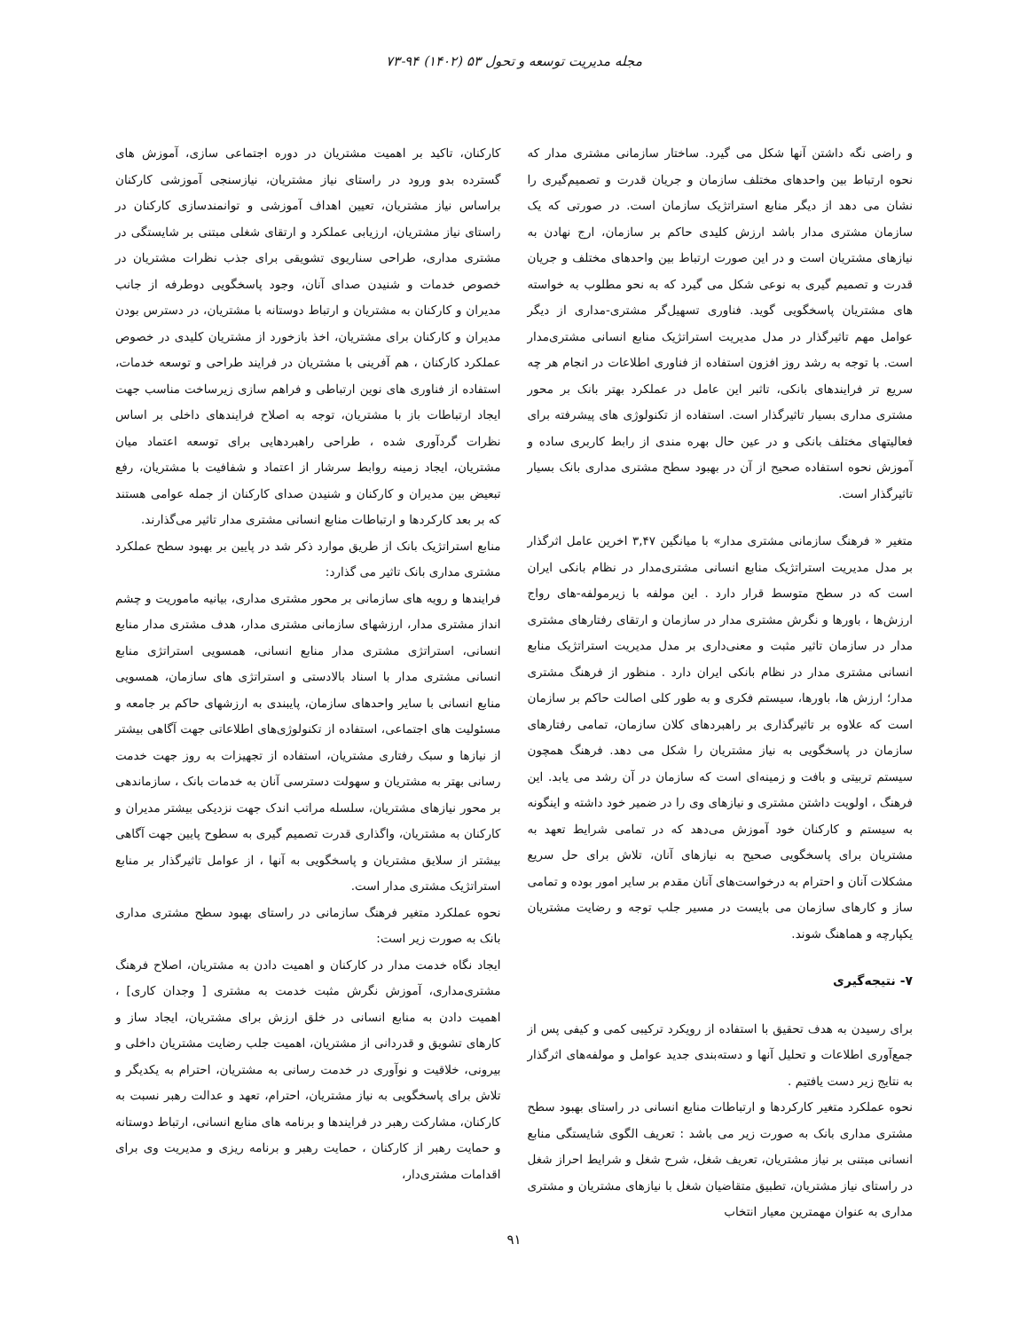مجله مدیریت توسعه و تحول ۵۳ (۱۴۰۲) ۹۴-۷۳
و راضی نگه داشتن آنها شکل می گیرد. ساختار سازمانی مشتری مدار که نحوه ارتباط بین واحدهای مختلف سازمان و جریان قدرت و تصمیم‌گیری را نشان می دهد از دیگر منابع استراتژیک سازمان است. در صورتی که یک سازمان مشتری مدار باشد ارزش کلیدی حاکم بر سازمان، ارج نهادن به نیازهای مشتریان است و در این صورت ارتباط بین واحدهای مختلف و جریان قدرت و تصمیم گیری به نوعی شکل می گیرد که به نحو مطلوب به خواسته های مشتریان پاسخگویی گوید. فناوری تسهیل‌گر مشتری-مداری از دیگر عوامل مهم تاثیرگذار در مدل مدیریت استراتژیک منابع انسانی مشتری‌مدار است. با توجه به رشد روز افزون استفاده از فناوری اطلاعات در انجام هر چه سریع تر فرایندهای بانکی، تاثبر این عامل در عملکرد بهتر بانک بر محور مشتری مداری بسیار تاثیرگذار است. استفاده از تکنولوژی های پیشرفته برای فعالیتهای مختلف بانکی و در عین حال بهره مندی از رابط کاربری ساده و آموزش نحوه استفاده صحیح از آن در بهبود سطح مشتری مداری بانک بسیار تاثیرگذار است.
متغیر « فرهنگ سازمانی مشتری مدار» با میانگین ۳,۴۷ اخرین عامل اثرگذار بر مدل مدیریت استراتژیک منابع انسانی مشتری‌مدار در نظام بانکی ایران است که در سطح متوسط قرار دارد . این مولفه با زیرمولفه-های رواج ارزش‌ها ، باورها و نگرش مشتری مدار در سازمان و ارتقای رفتارهای مشتری مدار در سازمان تاثیر مثبت و معنی‌داری بر مدل مدیریت استراتژیک منابع انسانی مشتری مدار در نظام بانکی ایران دارد . منظور از فرهنگ مشتری مدار؛ ارزش ها، باورها، سیستم فکری و به طور کلی اصالت حاکم بر سازمان است که علاوه بر تاثیرگذاری بر راهبردهای کلان سازمان، تمامی رفتارهای سازمان در پاسخگویی به نیاز مشتریان را شکل می دهد. فرهنگ همچون سیستم تربیتی و بافت و زمینه‌ای است که سازمان در آن رشد می یابد. این فرهنگ ، اولویت داشتن مشتری و نیازهای وی را در ضمیر خود داشته و اینگونه به سیستم و کارکنان خود آموزش می‌دهد که در تمامی شرایط تعهد به مشتریان برای پاسخگویی صحیح به نیازهای آنان، تلاش برای حل سریع مشکلات آنان و احترام به درخواست‌های آنان مقدم بر سایر امور بوده و تمامی ساز و کارهای سازمان می بایست در مسیر جلب توجه و رضایت مشتریان یکپارچه و هماهنگ شوند.
۷- نتیجه‌گیری
برای رسیدن به هدف تحقیق با استفاده از رویکرد ترکیبی کمی و کیفی پس از جمع‌آوری اطلاعات و تحلیل آنها و دسته‌بندی جدید عوامل و مولفه‌های اثرگذار به نتایج زیر دست یافتیم .
نحوه عملکرد متغیر کارکردها و ارتباطات منابع انسانی در راستای بهبود سطح مشتری مداری بانک به صورت زیر می باشد : تعریف الگوی شایستگی منابع انسانی مبتنی بر نیاز مشتریان، تعریف شغل، شرح شغل و شرایط احراز شغل در راستای نیاز مشتریان، تطبیق متقاضیان شغل با نیازهای مشتریان و مشتری مداری به عنوان مهمترین معیار انتخاب
کارکنان، تاکید بر اهمیت مشتریان در دوره اجتماعی سازی، آموزش های گسترده بدو ورود در راستای نیاز مشتریان، نیازسنجی آموزشی کارکنان براساس نیاز مشتریان، تعیین اهداف آموزشی و توانمندسازی کارکنان در راستای نیاز مشتریان، ارزیابی عملکرد و ارتقای شغلی مبتنی بر شایستگی در مشتری مداری، طراحی سناریوی تشویقی برای جذب نظرات مشتریان در خصوص خدمات و شنیدن صدای آنان، وجود پاسخگویی دوطرفه از جانب مدیران و کارکنان به مشتریان و ارتباط دوستانه با مشتریان، در دسترس بودن مدیران و کارکنان برای مشتریان، اخذ بازخورد از مشتریان کلیدی در خصوص عملکرد کارکنان ، هم آفرینی با مشتریان در فرایند طراحی و توسعه خدمات، استفاده از فناوری های نوین ارتباطی و فراهم سازی زیرساخت مناسب جهت ایجاد ارتباطات باز با مشتریان، توجه به اصلاح فرایندهای داخلی بر اساس نظرات گردآوری شده ، طراحی راهبردهایی برای توسعه اعتماد میان مشتریان، ایجاد زمینه روابط سرشار از اعتماد و شفافیت با مشتریان، رفع تبعیض بین مدیران و کارکنان و شنیدن صدای کارکنان از جمله عوامی هستند که بر بعد کارکردها و ارتباطات منابع انسانی مشتری مدار تاثیر می‌گذارند.
منابع استراتژیک بانک از طریق موارد ذکر شد در پایین بر بهبود سطح عملکرد مشتری مداری بانک تاثیر می گذارد:
فرایندها و رویه های سازمانی بر محور مشتری مداری، بیانیه ماموریت و چشم انداز مشتری مدار، ارزشهای سازمانی مشتری مدار، هدف مشتری مدار منابع انسانی، استراتژی مشتری مدار منابع انسانی، همسویی استراتژی منابع انسانی مشتری مدار با اسناد بالادستی و استراتژی های سازمان، همسویی منابع انسانی با سایر واحدهای سازمان، پایبندی به ارزشهای حاکم بر جامعه و مسئولیت های اجتماعی، استفاده از تکنولوژی‌های اطلاعاتی جهت آگاهی بیشتر از نیازها و سبک رفتاری مشتریان، استفاده از تجهیزات به روز جهت خدمت رسانی بهتر به مشتریان و سهولت دسترسی آنان به خدمات بانک ، سازماندهی بر محور نیازهای مشتریان، سلسله مراتب اندک جهت نزدیکی بیشتر مدیران و کارکنان به مشتریان، واگذاری قدرت تصمیم گیری به سطوح پایین جهت آگاهی بیشتر از سلایق مشتریان و پاسخگویی به آنها ، از عوامل تاثیرگذار بر منابع استراتژیک مشتری مدار است.
نحوه عملکرد متغیر فرهنگ سازمانی در راستای بهبود سطح مشتری مداری بانک به صورت زیر است:
ایجاد نگاه خدمت مدار در کارکنان و اهمیت دادن به مشتریان، اصلاح فرهنگ مشتری‌مداری، آموزش نگرش مثبت خدمت به مشتری [ وجدان کاری] ، اهمیت دادن به منابع انسانی در خلق ارزش برای مشتریان، ایجاد ساز و کارهای تشویق و قدردانی از مشتریان، اهمیت جلب رضایت مشتریان داخلی و بیرونی، خلاقیت و نوآوری در خدمت رسانی به مشتریان، احترام به یکدیگر و تلاش برای پاسخگویی به نیاز مشتریان، احترام، تعهد و عدالت رهبر نسبت به کارکنان، مشارکت رهبر در فرایندها و برنامه های منابع انسانی، ارتباط دوستانه و حمایت رهبر از کارکنان ، حمایت رهبر و برنامه ریزی و مدیریت وی برای اقدامات مشتری‌دار،
۹۱